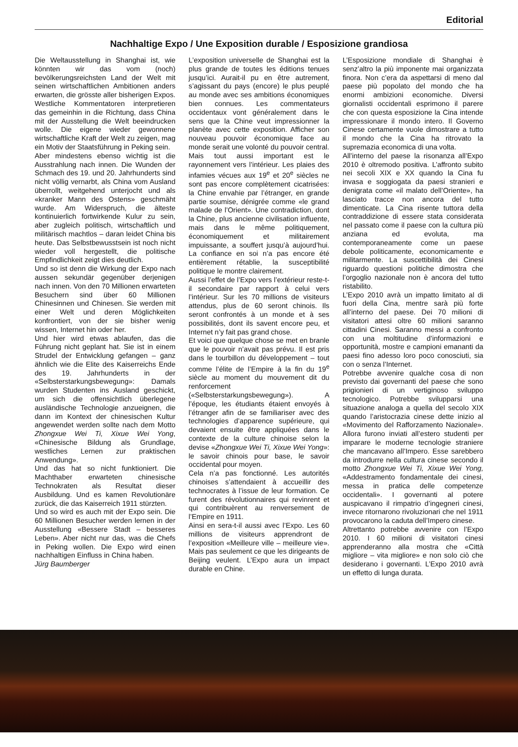Editorial
Nachhaltige Expo / Une Exposition durable / Esposizione grandiosa
Die Weltausstellung in Shanghai ist, wie könnten wir das vom (noch) bevölkerungsreichsten Land der Welt mit seinen wirtschaftlichen Ambitionen anders erwarten, die grösste aller bisherigen Expos. Westliche Kommentatoren interpretieren das gemeinhin in die Richtung, dass China mit der Ausstellung die Welt beeindrucken wolle. Die eigene wieder gewonnene wirtschaftliche Kraft der Welt zu zeigen, mag ein Motiv der Staatsführung in Peking sein.
Aber mindestens ebenso wichtig ist die Ausstrahlung nach innen. Die Wunden der Schmach des 19. und 20. Jahrhunderts sind nicht völlig vernarbt, als China vom Ausland überrollt, weitgehend unterjocht und als «kranker Mann des Ostens» geschmäht wurde. Am Widerspruch, die älteste kontinuierlich fortwirkende Kulur zu sein, aber zugleich politisch, wirtschaftlich und militärisch machtlos – daran leidet China bis heute. Das Selbstbewusstsein ist noch nicht wieder voll hergestellt, die politische Empfindlichkeit zeigt dies deutlich.
Und so ist denn die Wirkung der Expo nach aussen sekundär gegenüber derjenigen nach innen. Von den 70 Millionen erwarteten Besuchern sind über 60 Millionen Chinesinnen und Chinesen. Sie werden mit einer Welt und deren Möglichkeiten konfrontiert, von der sie bisher wenig wissen, Internet hin oder her.
Und hier wird etwas ablaufen, das die Führung nicht geplant hat. Sie ist in einem Strudel der Entwicklung gefangen – ganz ähnlich wie die Elite des Kaiserreichs Ende des 19. Jahrhunderts in der «Selbsterstarkungsbewegung»: Damals wurden Studenten ins Ausland geschickt, um sich die offensichtlich überlegene ausländische Technologie anzueignen, die dann im Kontext der chinesischen Kultur angewendet werden sollte nach dem Motto Zhongxue Wei Ti, Xixue Wei Yong, «Chinesische Bildung als Grundlage, westliches Lernen zur praktischen Anwendung».
Und das hat so nicht funktioniert. Die Machthaber erwarteten chinesische Technokraten als Resultat dieser Ausbildung. Und es kamen Revolutionäre zurück, die das Kaiserreich 1911 stürzten.
Und so wird es auch mit der Expo sein. Die 60 Millionen Besucher werden lernen in der Ausstellung «Bessere Stadt – besseres Leben». Aber nicht nur das, was die Chefs in Peking wollen. Die Expo wird einen nachhaltigen Einfluss in China haben.
Jürg Baumberger
L’exposition universelle de Shanghai est la plus grande de toutes les éditions tenues jusqu’ici. Aurait-il pu en être autrement, s’agissant du pays (encore) le plus peuplé au monde avec ses ambitions économiques bien connues. Les commentateurs occidentaux vont généralement dans le sens que la Chine veut impressionner la planète avec cette exposition. Afficher son nouveau pouvoir économique face au monde serait une volonté du pouvoir central.
Mais tout aussi important est le rayonnement vers l’intérieur. Les plaies des infamies vécues aux 19<sup>e</sup> et 20<sup>e</sup> siècles ne sont pas encore complètement cicatrisées: la Chine envahie par l’étranger, en grande partie soumise, dénigrée comme «le grand malade de l’Orient». Une contradiction, dont la Chine, plus ancienne civilisation influente, mais dans le même politiquement, économiquement et militairement impuissante, a souffert jusqu’à aujourd’hui. La confiance en soi n’a pas encore été entièrement rétablie, la susceptibilité politique le montre clairement.
Aussi l’effet de l’Expo vers l’extérieur reste-t-il secondaire par rapport à celui vers l’intérieur. Sur les 70 millions de visiteurs attendus, plus de 60 seront chinois. Ils seront confrontés à un monde et à ses possibilités, dont ils savent encore peu, et Internet n’y fait pas grand chose.
Et voici que quelque chose se met en branle que le pouvoir n’avait pas prévu. Il est pris dans le tourbillon du développement – tout comme l’élite de l’Empire à la fin du 19<sup>e</sup> siècle au moment du mouvement dit du renforcement («Selbsterstarkungsbewegung»). A l’époque, les étudiants étaient envoyés à l’étranger afin de se familiariser avec des technologies d’apparence supérieure, qui devaient ensuite être appliquées dans le contexte de la culture chinoise selon la devise «Zhongxue Wei Ti, Xixue Wei Yong»: le savoir chinois pour base, le savoir occidental pour moyen.
Cela n’a pas fonctionné. Les autorités chinoises s’attendaient à accueillir des technocrates à l’issue de leur formation. Ce furent des révolutionnaires qui revinrent et qui contribuèrent au renversement de l’Empire en 1911.
Ainsi en sera-t-il aussi avec l’Expo. Les 60 millions de visiteurs apprendront de l’exposition «Meilleure ville – meilleure vie». Mais pas seulement ce que les dirigeants de Beijing veulent. L’Expo aura un impact durable en Chine.
L’Esposizione mondiale di Shanghai è senz’altro la più imponente mai organizzata finora. Non c’era da aspettarsi di meno dal paese più popolato del mondo che ha enormi ambizioni economiche. Diversi giornalisti occidentali esprimono il parere che con questa esposizione la Cina intende impressionare il mondo intero. Il Governo Cinese certamente vuole dimostrare a tutto il mondo che la Cina ha ritrovato la supremazia economica di una volta.
All’interno del paese la risonanza all’Expo 2010 è oltremodo positiva. L’affronto subito nei secoli XIX e XX quando la Cina fu invasa e soggiogata da paesi stranieri e denigrata come «il malato dell’Oriente», ha lasciato tracce non ancora del tutto dimenticate. La Cina risente tuttora della contraddizione di essere stata considerata nel passato come il paese con la cultura più anziana ed evoluta, ma contemporaneamente come un paese debole politicamente, economicamente e militarmente. La suscettibilità dei Cinesi riguardo questioni politiche dimostra che l’orgoglio nazionale non è ancora del tutto ristabilito.
L’Expo 2010 avrà un impatto limitato al di fuori della Cina, mentre sarà più forte all’interno del paese. Dei 70 milioni di visitatori attesi oltre 60 milioni saranno cittadini Cinesi. Saranno messi a confronto con una moltitudine d’informazioni e opportunità, mostre e campioni emananti da paesi fino adesso loro poco conosciuti, sia con o senza l’Internet.
Potrebbe avvenire qualche cosa di non previsto dai governanti del paese che sono prigionieri di un vertiginoso sviluppo tecnologico. Potrebbe svilupparsi una situazione analoga a quella del secolo XIX quando l’aristocrazia cinese dette inizio al «Movimento del Rafforzamento Nazionale». Allora furono inviati all’estero studenti per imparare le moderne tecnologie straniere che mancavano all’Impero. Esse sarebbero da introdurre nella cultura cinese secondo il motto Zhongxue Wei Ti, Xixue Wei Yong, «Addestramento fondamentale dei cinesi, messa in pratica delle competenze occidentali». I governanti al potere auspicavano il rimpatrio d’ingegneri cinesi, invece ritornarono rivoluzionari che nel 1911 provocarono la caduta dell’Impero cinese.
Altrettanto potrebbe avvenire con l’Expo 2010. I 60 milioni di visitatori cinesi apprenderanno alla mostra che «Città migliore – vita migliore» e non solo ciò che desiderano i governanti. L’Expo 2010 avrà un effetto di lunga durata.